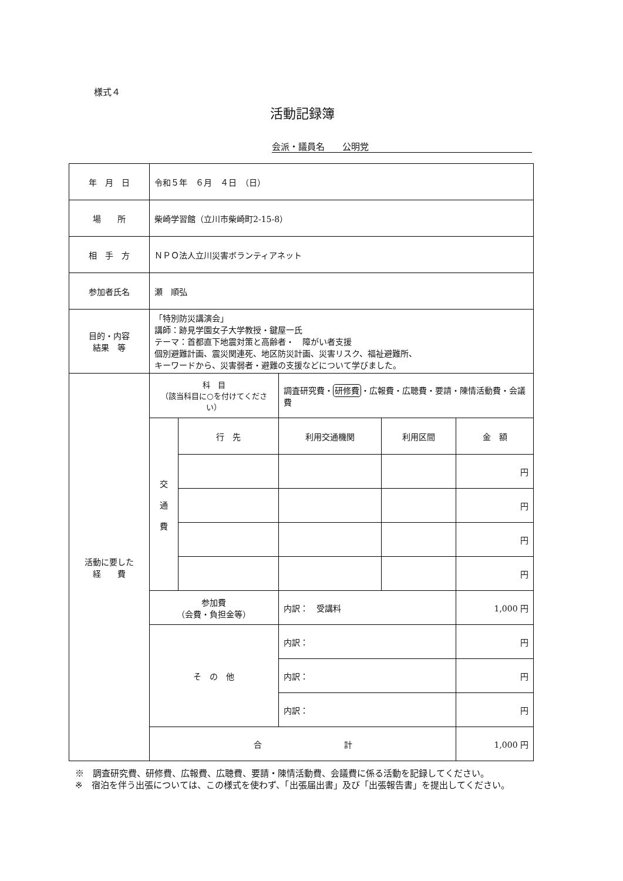様式４
活動記録簿
会派・議員名　　公明党
| 年 月 日 | 令和５年 ６月 ４日 （日） | | | | |
| 場 所 | 柴崎学習館（立川市柴崎町2-15-8） | | | | |
| 相 手 方 | ＮＰＯ法人立川災害ボランティアネット | | | | |
| 参加者氏名 | 瀬 順弘 | | | | |
| 目的・内容 結果 等 | 「特別防災講演会」 講師：跡見学園女子大学教授・鍵屋一氏 テーマ：首都直下地震対策と高齢者・ 障がい者支援 個別避難計画、震災関連死、地区防災計画、災害リスク、福祉避難所、 キーワードから、災害弱者・避難の支援などについて学びました。 | | | | |
| 活動に要した 経 費 | 科 目 （該当科目に○を付けてください） | | 調査研究費・ 研修費 ・広報費・広聴費・要請・陳情活動費・会議費 | | |
| | 交 通 費 | 行 先 | 利用交通機関 | 利用区間 | 金 額 |
| | | | | | 円 |
| | | | | | 円 |
| | | | | | 円 |
| | | | | | 円 |
| | 参加費 （会費・負担金等） | | 内訳： 受講料 | | 1,000 円 |
| | そ の 他 | | 内訳： | | 円 |
| | | | 内訳： | | 円 |
| | | | 内訳： | | 円 |
| | 合 計 | | | | 1,000 円 |
※　調査研究費、研修費、広報費、広聴費、要請・陳情活動費、会議費に係る活動を記録してください。
※　宿泊を伴う出張については、この様式を使わず、「出張届出書」及び「出張報告書」を提出してください。